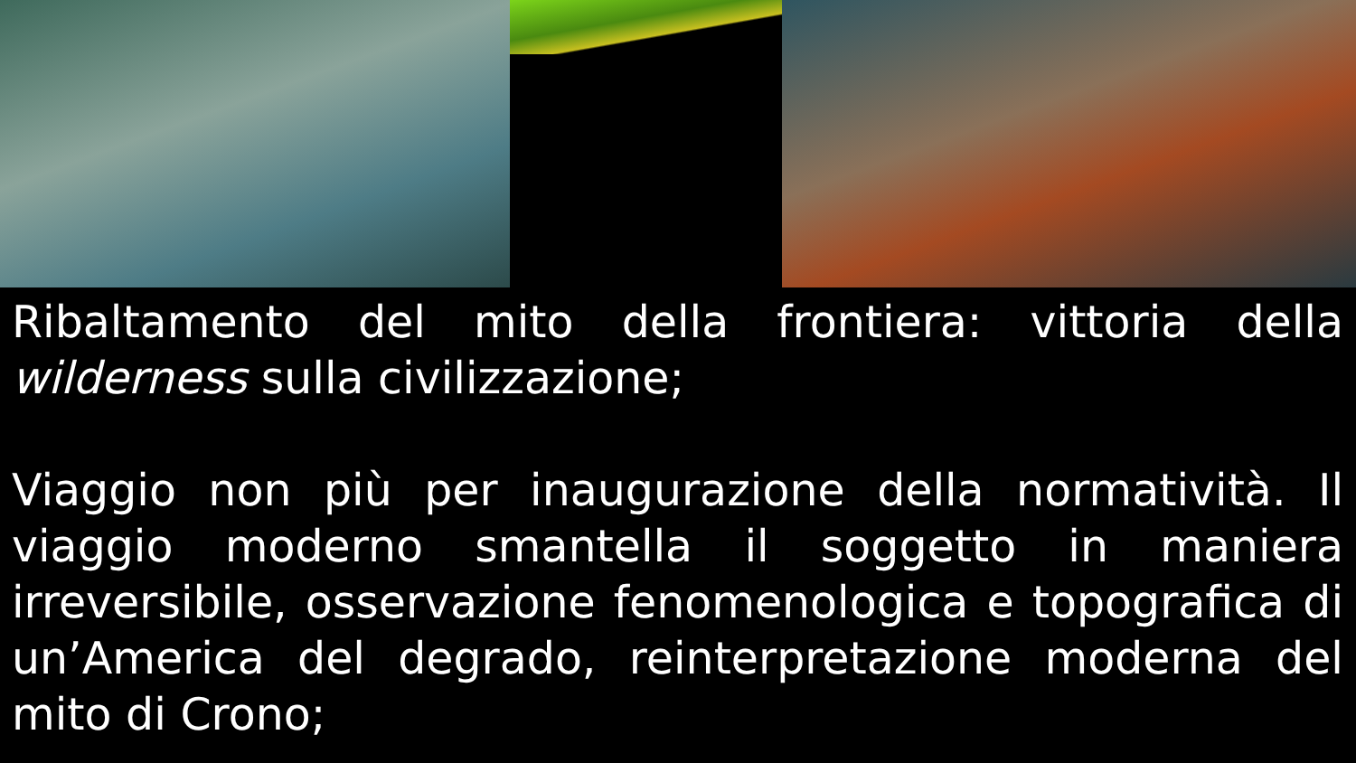Ribaltamento del mito della frontiera: vittoria della wilderness sulla civilizzazione;
Viaggio non più per inaugurazione della normatività. Il viaggio moderno smantella il soggetto in maniera irreversibile, osservazione fenomenologica e topografica di un’America del degrado, reinterpretazione moderna del mito di Crono;